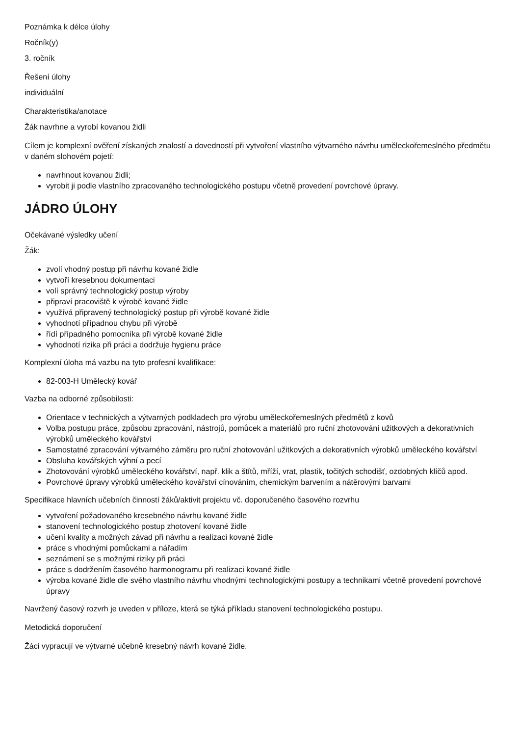Poznámka k délce úlohy
Ročník(y)
3. ročník
Řešení úlohy
individuální
Charakteristika/anotace
Žák navrhne a vyrobí kovanou židli
Cílem je komplexní ověření získaných znalostí a dovedností při vytvoření vlastního výtvarného návrhu uměleckořemeslného předmětu v daném slohovém pojetí:
navrhnout kovanou židli;
vyrobit ji podle vlastního zpracovaného technologického postupu včetně provedení povrchové úpravy.
JÁDRO ÚLOHY
Očekávané výsledky učení
Žák:
zvolí vhodný postup při návrhu kované židle
vytvoří kresebnou dokumentaci
volí správný technologický postup výroby
připraví pracoviště k výrobě kované židle
využívá připravený technologický postup při výrobě kované židle
vyhodnotí případnou chybu při výrobě
řídí případného pomocníka při výrobě kované židle
vyhodnotí rizika při práci a dodržuje hygienu práce
Komplexní úloha má vazbu na tyto profesní kvalifikace:
82-003-H Umělecký kovář
Vazba na odborné způsobilosti:
Orientace v technických a výtvarných podkladech pro výrobu uměleckořemeslných předmětů z kovů
Volba postupu práce, způsobu zpracování, nástrojů, pomůcek a materiálů pro ruční zhotovování užitkových a dekorativních výrobků uměleckého kovářství
Samostatné zpracování výtvarného záměru pro ruční zhotovování užitkových a dekorativních výrobků uměleckého kovářství
Obsluha kovářských výhní a pecí
Zhotovování výrobků uměleckého kovářství, např. klik a štítů, mříží, vrat, plastik, točitých schodišť, ozdobných klíčů apod.
Povrchové úpravy výrobků uměleckého kovářství cínováním, chemickým barvením a nátěrovými barvami
Specifikace hlavních učebních činností žáků/aktivit projektu vč. doporučeného časového rozvrhu
vytvoření požadovaného kresebného návrhu kované židle
stanovení technologického postup zhotovení kované židle
učení kvality a možných závad při návrhu a realizaci kované židle
práce s vhodnými pomůckami a nářadím
seznámení se s možnými riziky při práci
práce s dodržením časového harmonogramu při realizaci kované židle
výroba kované židle dle svého vlastního návrhu vhodnými technologickými postupy a technikami včetně provedení povrchové úpravy
Navržený časový rozvrh je uveden v příloze, která se týká příkladu stanovení technologického postupu.
Metodická doporučení
Žáci vypracují ve výtvarné učebně kresebný návrh kované židle.